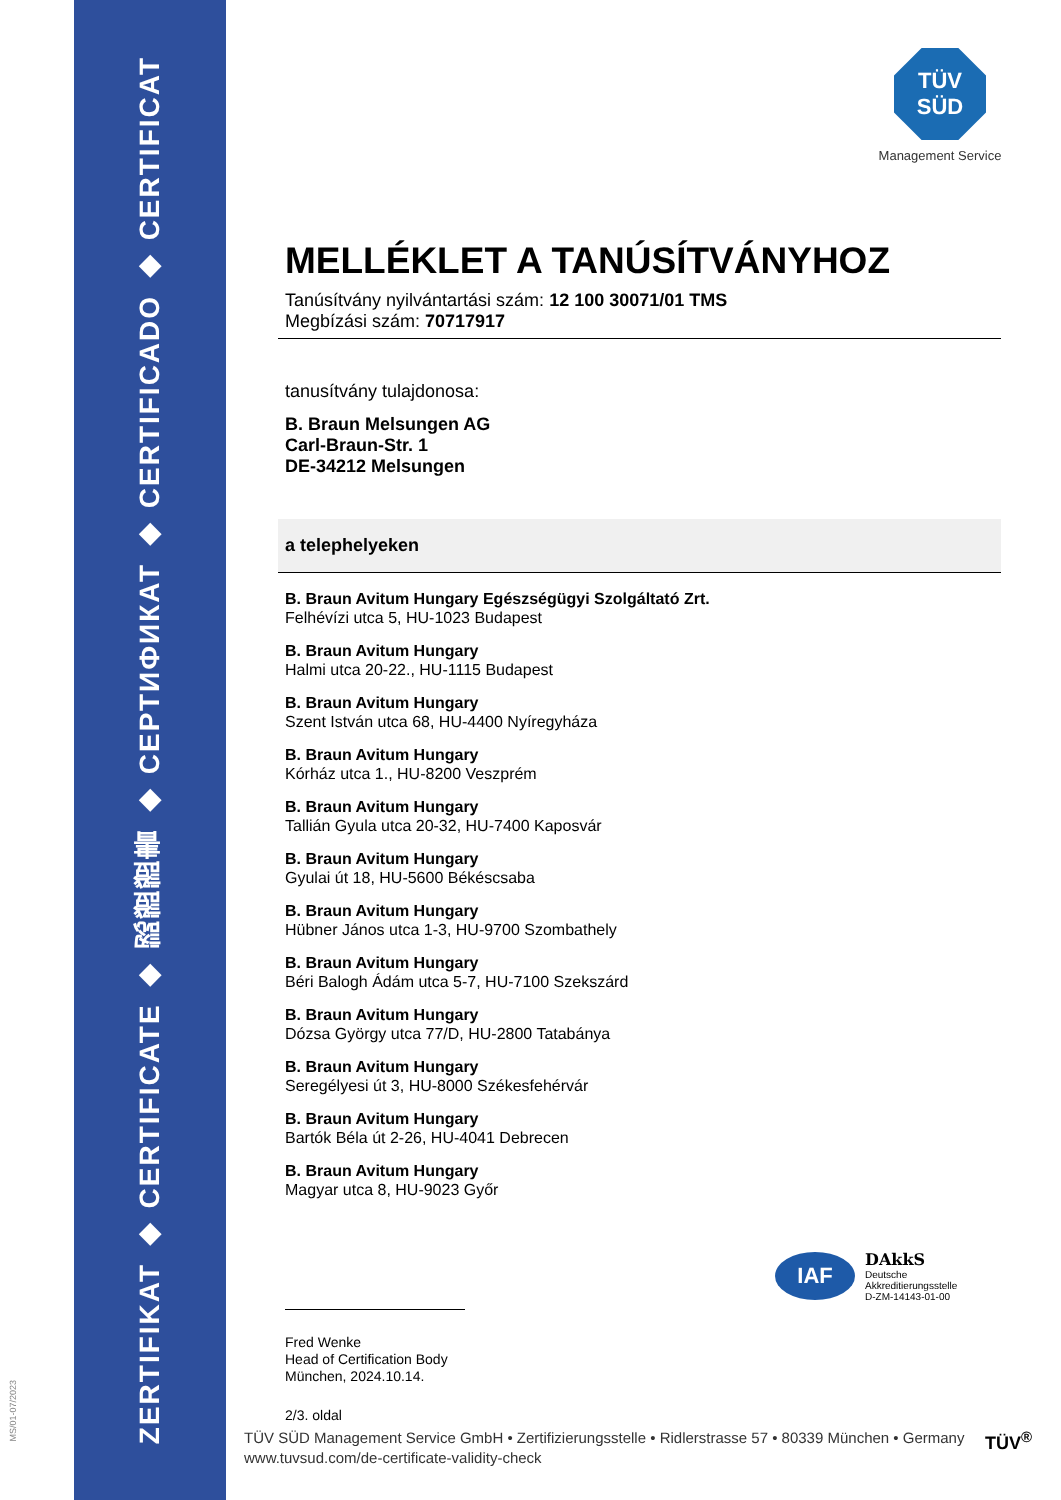ZERTIFIKAT ◆ CERTIFICATE ◆ 認證證書 ◆ СЕРТИФИКАТ ◆ CERTIFICADO ◆ CERTIFICAT
MS/01-07/2023
TÜV
SÜD
Management Service
MELLÉKLET A TANÚSÍTVÁNYHOZ
Tanúsítvány nyilvántartási szám: 12 100 30071/01 TMS
Megbízási szám: 70717917
tanusítvány tulajdonosa:
B. Braun Melsungen AG
Carl-Braun-Str. 1
DE-34212 Melsungen
a telephelyeken
B. Braun Avitum Hungary Egészségügyi Szolgáltató Zrt.
Felhévízi utca 5, HU-1023 Budapest
B. Braun Avitum Hungary
Halmi utca 20-22., HU-1115 Budapest
B. Braun Avitum Hungary
Szent István utca 68, HU-4400 Nyíregyháza
B. Braun Avitum Hungary
Kórház utca 1., HU-8200 Veszprém
B. Braun Avitum Hungary
Tallián Gyula utca 20-32, HU-7400 Kaposvár
B. Braun Avitum Hungary
Gyulai út 18, HU-5600 Békéscsaba
B. Braun Avitum Hungary
Hübner János utca 1-3, HU-9700 Szombathely
B. Braun Avitum Hungary
Béri Balogh Ádám utca 5-7, HU-7100 Szekszárd
B. Braun Avitum Hungary
Dózsa György utca 77/D, HU-2800 Tatabánya
B. Braun Avitum Hungary
Seregélyesi út 3, HU-8000 Székesfehérvár
B. Braun Avitum Hungary
Bartók Béla út 2-26, HU-4041 Debrecen
B. Braun Avitum Hungary
Magyar utca 8, HU-9023 Győr
Fred Wenke
Head of Certification Body
München, 2024.10.14.
2/3. oldal
IAF
DAkkS
Deutsche
Akkreditierungsstelle
D-ZM-14143-01-00
TÜV SÜD Management Service GmbH • Zertifizierungsstelle • Ridlerstrasse 57 • 80339 München • Germany
www.tuvsud.com/de-certificate-validity-check
TÜV<sup>®</sup>